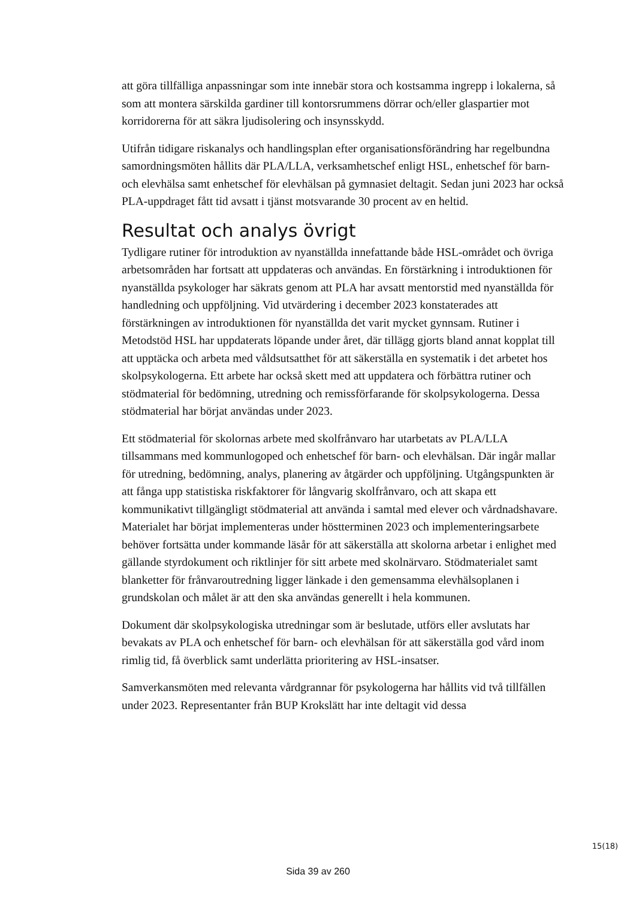att göra tillfälliga anpassningar som inte innebär stora och kostsamma ingrepp i lokalerna, så som att montera särskilda gardiner till kontorsrummens dörrar och/eller glaspartier mot korridorerna för att säkra ljudisolering och insynsskydd.
Utifrån tidigare riskanalys och handlingsplan efter organisationsförändring har regelbundna samordningsmöten hållits där PLA/LLA, verksamhetschef enligt HSL, enhetschef för barn- och elevhälsa samt enhetschef för elevhälsan på gymnasiet deltagit. Sedan juni 2023 har också PLA-uppdraget fått tid avsatt i tjänst motsvarande 30 procent av en heltid.
Resultat och analys övrigt
Tydligare rutiner för introduktion av nyanställda innefattande både HSL-området och övriga arbetsområden har fortsatt att uppdateras och användas. En förstärkning i introduktionen för nyanställda psykologer har säkrats genom att PLA har avsatt mentorstid med nyanställda för handledning och uppföljning. Vid utvärdering i december 2023 konstaterades att förstärkningen av introduktionen för nyanställda det varit mycket gynnsam. Rutiner i Metodstöd HSL har uppdaterats löpande under året, där tillägg gjorts bland annat kopplat till att upptäcka och arbeta med våldsutsatthet för att säkerställa en systematik i det arbetet hos skolpsykologerna. Ett arbete har också skett med att uppdatera och förbättra rutiner och stödmaterial för bedömning, utredning och remissförfarande för skolpsykologerna. Dessa stödmaterial har börjat användas under 2023.
Ett stödmaterial för skolornas arbete med skolfrånvaro har utarbetats av PLA/LLA tillsammans med kommunlogoped och enhetschef för barn- och elevhälsan. Där ingår mallar för utredning, bedömning, analys, planering av åtgärder och uppföljning. Utgångspunkten är att fånga upp statistiska riskfaktorer för långvarig skolfrånvaro, och att skapa ett kommunikativt tillgängligt stödmaterial att använda i samtal med elever och vårdnadshavare. Materialet har börjat implementeras under höstterminen 2023 och implementeringsarbete behöver fortsätta under kommande läsår för att säkerställa att skolorna arbetar i enlighet med gällande styrdokument och riktlinjer för sitt arbete med skolnärvaro. Stödmaterialet samt blanketter för frånvaroutredning ligger länkade i den gemensamma elevhälsoplanen i grundskolan och målet är att den ska användas generellt i hela kommunen.
Dokument där skolpsykologiska utredningar som är beslutade, utförs eller avslutats har bevakats av PLA och enhetschef för barn- och elevhälsan för att säkerställa god vård inom rimlig tid, få överblick samt underlätta prioritering av HSL-insatser.
Samverkansmöten med relevanta vårdgrannar för psykologerna har hållits vid två tillfällen under 2023. Representanter från BUP Krokslätt har inte deltagit vid dessa
15(18)
Sida 39 av 260